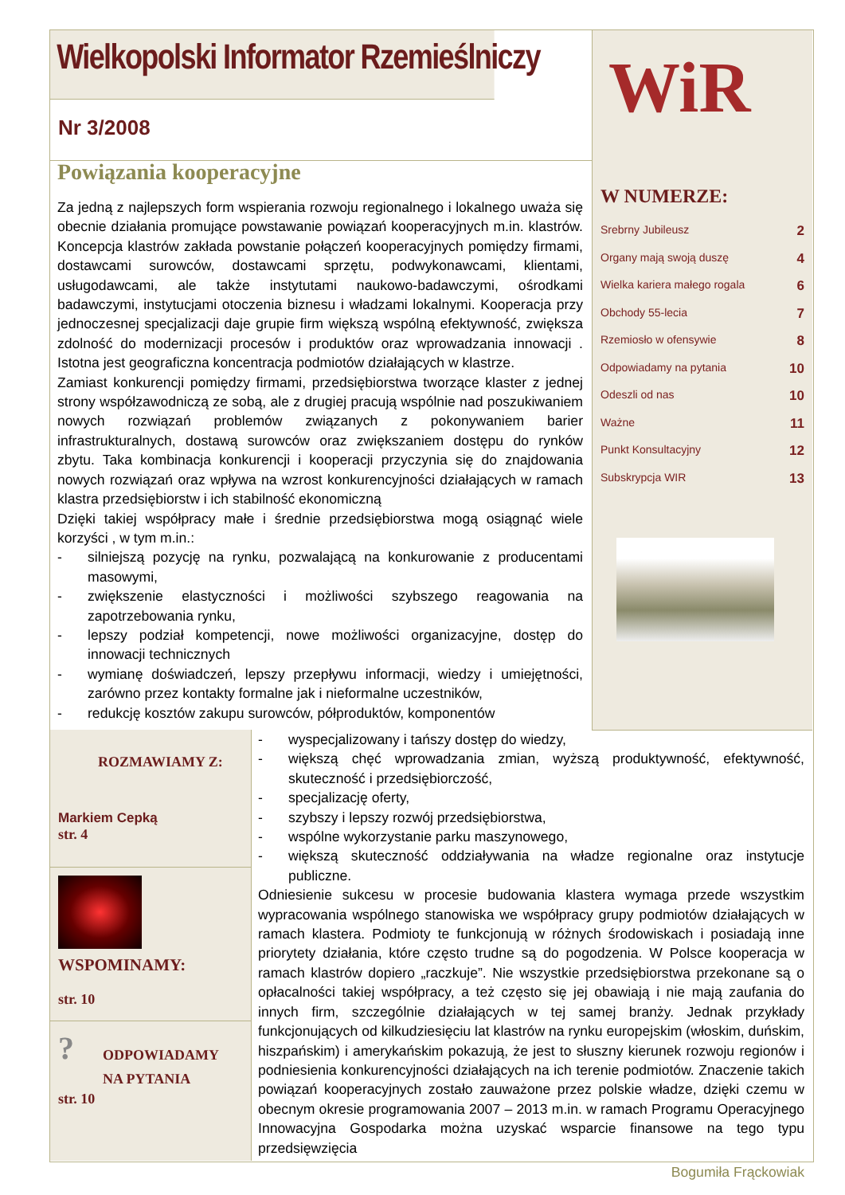Wielkopolski Informator Rzemieślniczy
Nr 3/2008
WiR
W NUMERZE:
Srebrny Jubileusz 2
Organy mają swoją duszę 4
Wielka kariera małego rogala 6
Obchody 55-lecia 7
Rzemiosło w ofensywie 8
Odpowiadamy na pytania 10
Odeszli od nas 10
Ważne 11
Punkt Konsultacyjny 12
Subskrypcja WIR 13
Powiązania kooperacyjne
Za jedną z najlepszych form wspierania rozwoju regionalnego i lokalnego uważa się obecnie działania promujące powstawanie powiązań kooperacyjnych m.in. klastrów. Koncepcja klastrów zakłada powstanie połączeń kooperacyjnych pomiędzy firmami, dostawcami surowców, dostawcami sprzętu, podwykonawcami, klientami, usługodawcami, ale także instytutami naukowo-badawczymi, ośrodkami badawczymi, instytucjami otoczenia biznesu i władzami lokalnymi. Kooperacja przy jednoczesnej specjalizacji daje grupie firm większą wspólną efektywność, zwiększa zdolność do modernizacji procesów i produktów oraz wprowadzania innowacji . Istotna jest geograficzna koncentracja podmiotów działających w klastrze.
Zamiast konkurencji pomiędzy firmami, przedsiębiorstwa tworzące klaster z jednej strony współzawodniczą ze sobą, ale z drugiej pracują wspólnie nad poszukiwaniem nowych rozwiązań problemów związanych z pokonywaniem barier infrastrukturalnych, dostawą surowców oraz zwiększaniem dostępu do rynków zbytu. Taka kombinacja konkurencji i kooperacji przyczynia się do znajdowania nowych rozwiązań oraz wpływa na wzrost konkurencyjności działających w ramach klastra przedsiębiorstw i ich stabilność ekonomiczną
Dzięki takiej współpracy małe i średnie przedsiębiorstwa mogą osiągnąć wiele korzyści , w tym m.in.:
- silniejszą pozycję na rynku, pozwalającą na konkurowanie z producentami masowymi,
- zwiększenie elastyczności i możliwości szybszego reagowania na zapotrzebowania rynku,
- lepszy podział kompetencji, nowe możliwości organizacyjne, dostęp do innowacji technicznych
- wymianę doświadczeń, lepszy przepływu informacji, wiedzy i umiejętności, zarówno przez kontakty formalne jak i nieformalne uczestników,
- redukcję kosztów zakupu surowców, półproduktów, komponentów
ROZMAWIAMY Z:
Markiem Cepką
str. 4
WSPOMINAMY:
str. 10
?
ODPOWIADAMY
NA PYTANIA
str. 10
- wyspecjalizowany i tańszy dostęp do wiedzy,
- większą chęć wprowadzania zmian, wyższą produktywność, efektywność, skuteczność i przedsiębiorczość,
- specjalizację oferty,
- szybszy i lepszy rozwój przedsiębiorstwa,
- wspólne wykorzystanie parku maszynowego,
- większą skuteczność oddziaływania na władze regionalne oraz instytucje publiczne.
Odniesienie sukcesu w procesie budowania klastera wymaga przede wszystkim wypracowania wspólnego stanowiska we współpracy grupy podmiotów działających w ramach klastera. Podmioty te funkcjonują w różnych środowiskach i posiadają inne priorytety działania, które często trudne są do pogodzenia. W Polsce kooperacja w ramach klastrów dopiero „raczkuje”. Nie wszystkie przedsiębiorstwa przekonane są o opłacalności takiej współpracy, a też często się jej obawiają i nie mają zaufania do innych firm, szczególnie działających w tej samej branży. Jednak przykłady funkcjonujących od kilkudziesięciu lat klastrów na rynku europejskim (włoskim, duńskim, hiszpańskim) i amerykańskim pokazują, że jest to słuszny kierunek rozwoju regionów i podniesienia konkurencyjności działających na ich terenie podmiotów. Znaczenie takich powiązań kooperacyjnych zostało zauważone przez polskie władze, dzięki czemu w obecnym okresie programowania 2007 – 2013 m.in. w ramach Programu Operacyjnego Innowacyjna Gospodarka można uzyskać wsparcie finansowe na tego typu przedsięwzięcia
Bogumiła Frąckowiak